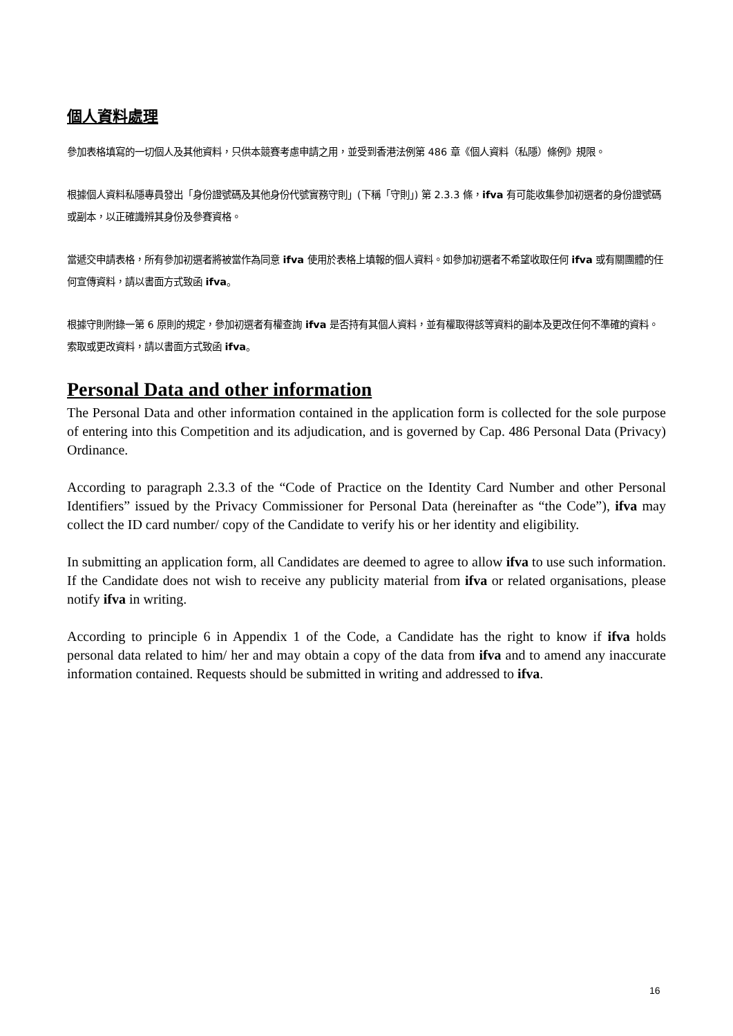個人資料處理
參加表格填寫的一切個人及其他資料，只供本競賽考慮申請之用，並受到香港法例第 486 章《個人資料（私隱）條例》規限。
根據個人資料私隱專員發出「身份證號碼及其他身份代號實務守則」(下稱「守則」) 第 2.3.3 條，ifva 有可能收集參加初選者的身份證號碼或副本，以正確識辨其身份及參賽資格。
當遞交申請表格，所有參加初選者將被當作為同意 ifva 使用於表格上填報的個人資料。如參加初選者不希望收取任何 ifva 或有關團體的任何宣傳資料，請以書面方式致函 ifva。
根據守則附錄一第 6 原則的規定，參加初選者有權查詢 ifva 是否持有其個人資料，並有權取得該等資料的副本及更改任何不準確的資料。索取或更改資料，請以書面方式致函 ifva。
Personal Data and other information
The Personal Data and other information contained in the application form is collected for the sole purpose of entering into this Competition and its adjudication, and is governed by Cap. 486 Personal Data (Privacy) Ordinance.
According to paragraph 2.3.3 of the “Code of Practice on the Identity Card Number and other Personal Identifiers” issued by the Privacy Commissioner for Personal Data (hereinafter as “the Code”), ifva may collect the ID card number/ copy of the Candidate to verify his or her identity and eligibility.
In submitting an application form, all Candidates are deemed to agree to allow ifva to use such information. If the Candidate does not wish to receive any publicity material from ifva or related organisations, please notify ifva in writing.
According to principle 6 in Appendix 1 of the Code, a Candidate has the right to know if ifva holds personal data related to him/ her and may obtain a copy of the data from ifva and to amend any inaccurate information contained. Requests should be submitted in writing and addressed to ifva.
16